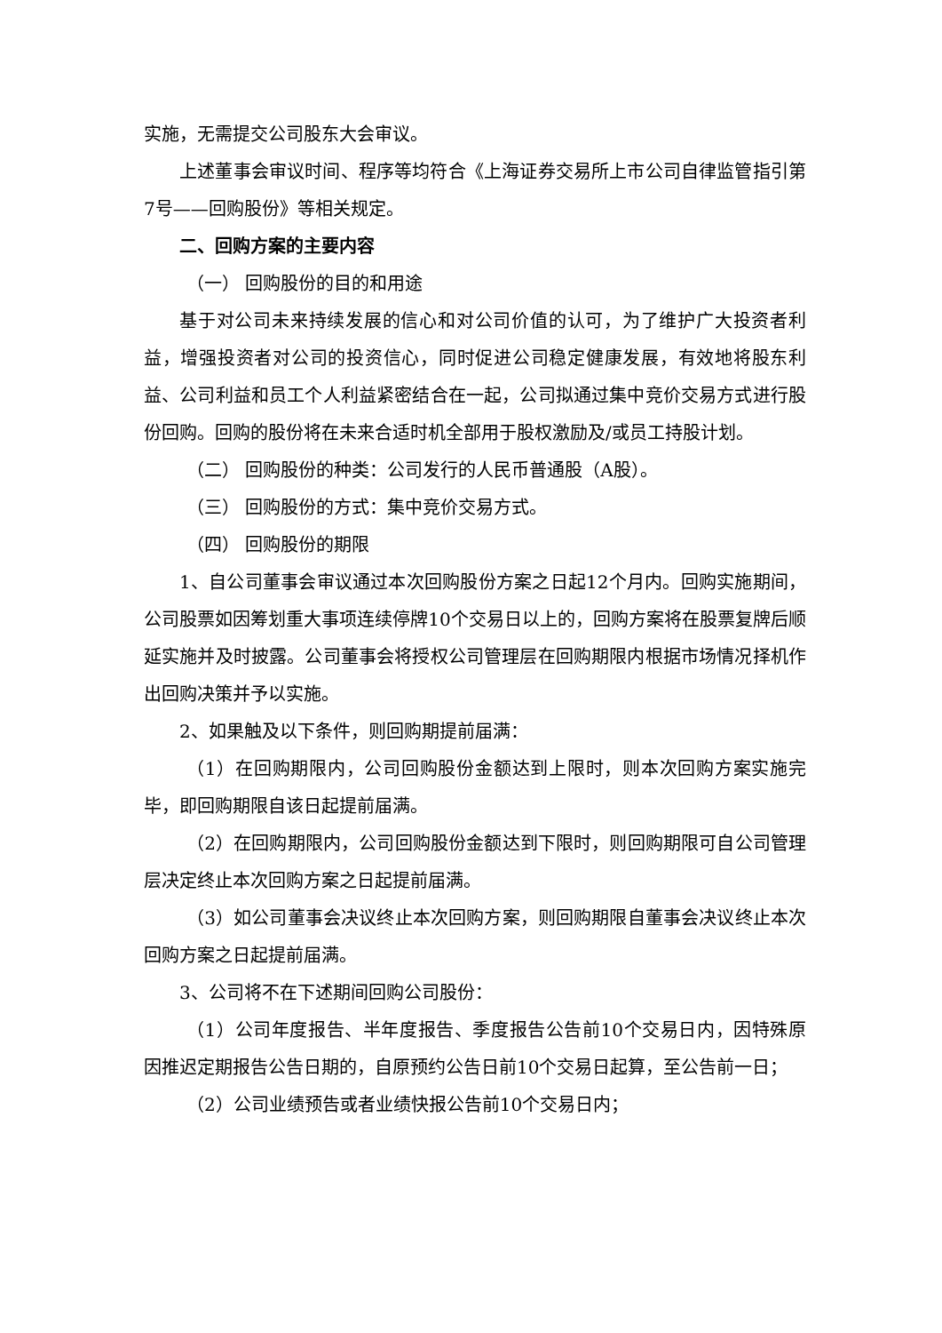实施，无需提交公司股东大会审议。
上述董事会审议时间、程序等均符合《上海证券交易所上市公司自律监管指引第7号——回购股份》等相关规定。
二、回购方案的主要内容
（一） 回购股份的目的和用途
基于对公司未来持续发展的信心和对公司价值的认可，为了维护广大投资者利益，增强投资者对公司的投资信心，同时促进公司稳定健康发展，有效地将股东利益、公司利益和员工个人利益紧密结合在一起，公司拟通过集中竞价交易方式进行股份回购。回购的股份将在未来合适时机全部用于股权激励及/或员工持股计划。
（二） 回购股份的种类：公司发行的人民币普通股（A股）。
（三） 回购股份的方式：集中竞价交易方式。
（四） 回购股份的期限
1、自公司董事会审议通过本次回购股份方案之日起12个月内。回购实施期间，公司股票如因筹划重大事项连续停牌10个交易日以上的，回购方案将在股票复牌后顺延实施并及时披露。公司董事会将授权公司管理层在回购期限内根据市场情况择机作出回购决策并予以实施。
2、如果触及以下条件，则回购期提前届满：
（1）在回购期限内，公司回购股份金额达到上限时，则本次回购方案实施完毕，即回购期限自该日起提前届满。
（2）在回购期限内，公司回购股份金额达到下限时，则回购期限可自公司管理层决定终止本次回购方案之日起提前届满。
（3）如公司董事会决议终止本次回购方案，则回购期限自董事会决议终止本次回购方案之日起提前届满。
3、公司将不在下述期间回购公司股份：
（1）公司年度报告、半年度报告、季度报告公告前10个交易日内，因特殊原因推迟定期报告公告日期的，自原预约公告日前10个交易日起算，至公告前一日；
（2）公司业绩预告或者业绩快报公告前10个交易日内；